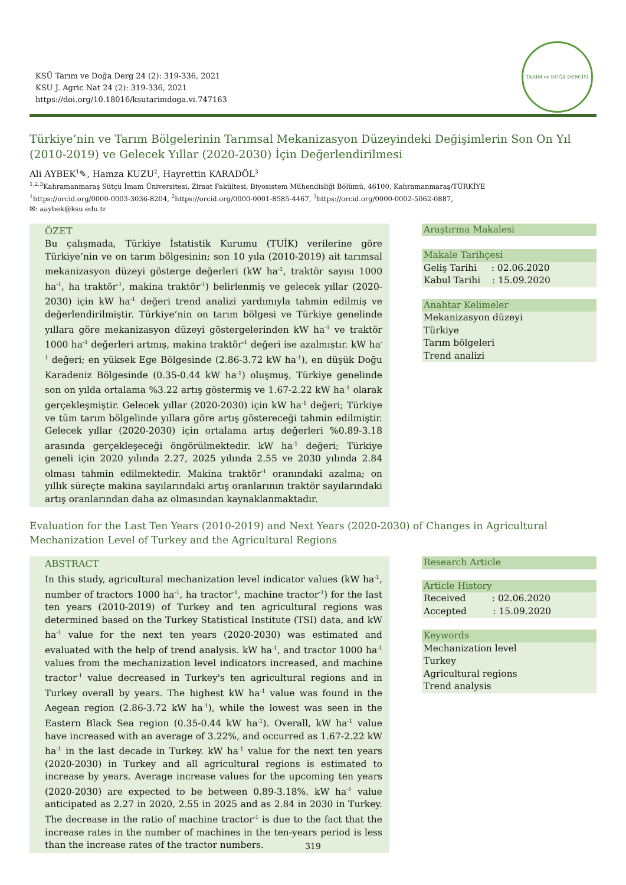KSÜ Tarım ve Doğa Derg 24 (2): 319-336, 2021
KSU J. Agric Nat 24 (2): 319-336, 2021
https://doi.org/10.18016/ksutarimdoga.vi.747163
TARIM ve DOĞA DERGİSİ
Türkiye’nin ve Tarım Bölgelerinin Tarımsal Mekanizasyon Düzeyindeki Değişimlerin Son On Yıl (2010-2019) ve Gelecek Yıllar (2020-2030) İçin Değerlendirilmesi
Ali AYBEK<sup>1</sup>✎, Hamza KUZU<sup>2</sup>, Hayrettin KARADÖL<sup>3</sup>
<sup>1,2,3</sup>Kahramanmaraş Sütçü İmam Üniversitesi, Ziraat Fakültesi, Biyosistem Mühendisliği Bölümü, 46100, Kahramanmaraş/TÜRKİYE
<sup>1</sup> https://orcid.org/0000-0003-3036-8204, <sup>2</sup>https://orcid.org/0000-0001-8585-4467, <sup>3</sup>https://orcid.org/0000-0002-5062-0887,
✉: aaybek@ksu.edu.tr
ÖZET
Bu çalışmada, Türkiye İstatistik Kurumu (TUİK) verilerine göre Türkiye’nin ve on tarım bölgesinin; son 10 yıla (2010-2019) ait tarımsal mekanizasyon düzeyi gösterge değerleri (kW ha<sup>-1</sup>, traktör sayısı 1000 ha<sup>-1</sup>, ha traktör<sup>-1</sup>, makina traktör<sup>-1</sup>) belirlenmiş ve gelecek yıllar (2020-2030) için kW ha<sup>-1</sup> değeri trend analizi yardımıyla tahmin edilmiş ve değerlendirilmiştir. Türkiye’nin on tarım bölgesi ve Türkiye genelinde yıllara göre mekanizasyon düzeyi göstergelerinden kW ha<sup>-1</sup> ve traktör 1000 ha<sup>-1</sup> değerleri artmış, makina traktör<sup>-1</sup> değeri ise azalmıştır. kW ha<sup>-1</sup> değeri; en yüksek Ege Bölgesinde (2.86-3.72 kW ha<sup>-1</sup>), en düşük Doğu Karadeniz Bölgesinde (0.35-0.44 kW ha<sup>-1</sup>) oluşmuş, Türkiye genelinde son on yılda ortalama %3.22 artış göstermiş ve 1.67-2.22 kW ha<sup>-1</sup> olarak gerçekleşmiştir. Gelecek yıllar (2020-2030) için kW ha<sup>-1</sup> değeri; Türkiye ve tüm tarım bölgelinde yıllara göre artış göstereceği tahmin edilmiştir. Gelecek yıllar (2020-2030) için ortalama artış değerleri %0.89-3.18 arasında gerçekleşeceği öngörülmektedir. kW ha<sup>-1</sup> değeri; Türkiye geneli için 2020 yılında 2.27, 2025 yılında 2.55 ve 2030 yılında 2.84 olması tahmin edilmektedir. Makina traktör<sup>-1</sup> oranındaki azalma; on yıllık süreçte makina sayılarındaki artış oranlarının traktör sayılarındaki artış oranlarından daha az olmasından kaynaklanmaktadır.
Araştırma Makalesi
Makale Tarihçesi
Geliş Tarihi : 02.06.2020
Kabul Tarihi : 15.09.2020
Anahtar Kelimeler
Mekanizasyon düzeyi
Türkiye
Tarım bölgeleri
Trend analizi
Evaluation for the Last Ten Years (2010-2019) and Next Years (2020-2030) of Changes in Agricultural Mechanization Level of Turkey and the Agricultural Regions
ABSTRACT
In this study, agricultural mechanization level indicator values (kW ha<sup>-1</sup>, number of tractors 1000 ha<sup>-1</sup>, ha tractor<sup>-1</sup>, machine tractor<sup>-1</sup>) for the last ten years (2010-2019) of Turkey and ten agricultural regions was determined based on the Turkey Statistical Institute (TSI) data, and kW ha<sup>-1</sup> value for the next ten years (2020-2030) was estimated and evaluated with the help of trend analysis. kW ha<sup>-1</sup>, and tractor 1000 ha<sup>-1</sup> values from the mechanization level indicators increased, and machine tractor<sup>-1</sup> value decreased in Turkey's ten agricultural regions and in Turkey overall by years. The highest kW ha<sup>-1</sup> value was found in the Aegean region (2.86-3.72 kW ha<sup>-1</sup>), while the lowest was seen in the Eastern Black Sea region (0.35-0.44 kW ha<sup>-1</sup>). Overall, kW ha<sup>-1</sup> value have increased with an average of 3.22%, and occurred as 1.67-2.22 kW ha<sup>-1</sup> in the last decade in Turkey. kW ha<sup>-1</sup> value for the next ten years (2020-2030) in Turkey and all agricultural regions is estimated to increase by years. Average increase values for the upcoming ten years (2020-2030) are expected to be between 0.89-3.18%. kW ha<sup>-1</sup> value anticipated as 2.27 in 2020, 2.55 in 2025 and as 2.84 in 2030 in Turkey. The decrease in the ratio of machine tractor<sup>-1</sup> is due to the fact that the increase rates in the number of machines in the ten-years period is less than the increase rates of the tractor numbers.
Research Article
Article History
Received : 02.06.2020
Accepted : 15.09.2020
Keywords
Mechanization level
Turkey
Agricultural regions
Trend analysis
319